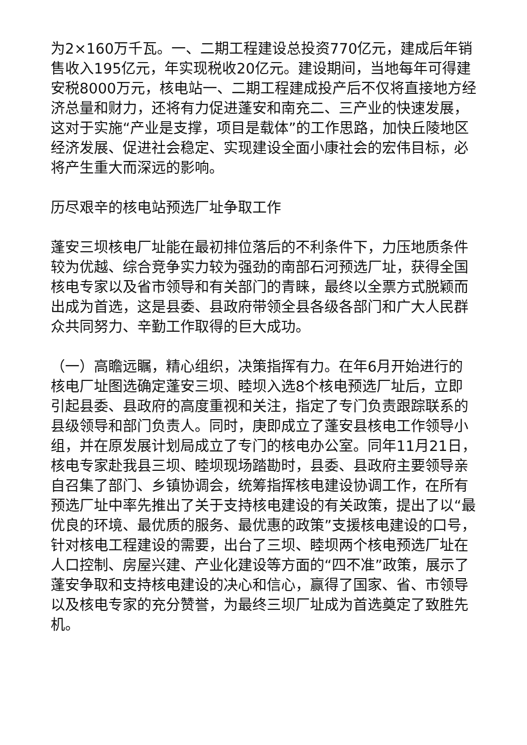为2×160万千瓦。一、二期工程建设总投资770亿元，建成后年销售收入195亿元，年实现税收20亿元。建设期间，当地每年可得建安税8000万元，核电站一、二期工程建成投产后不仅将直接地方经济总量和财力，还将有力促进蓬安和南充二、三产业的快速发展，这对于实施“产业是支撑，项目是载体”的工作思路，加快丘陵地区经济发展、促进社会稳定、实现建设全面小康社会的宏伟目标，必将产生重大而深远的影响。
历尽艰辛的核电站预选厂址争取工作
蓬安三坝核电厂址能在最初排位落后的不利条件下，力压地质条件较为优越、综合竞争实力较为强劲的南部石河预选厂址，获得全国核电专家以及省市领导和有关部门的青睐，最终以全票方式脱颖而出成为首选，这是县委、县政府带领全县各级各部门和广大人民群众共同努力、辛勤工作取得的巨大成功。
（一）高瞻远瞩，精心组织，决策指挥有力。在年6月开始进行的核电厂址图选确定蓬安三坝、睦坝入选8个核电预选厂址后，立即引起县委、县政府的高度重视和关注，指定了专门负责跟踪联系的县级领导和部门负责人。同时，庚即成立了蓬安县核电工作领导小组，并在原发展计划局成立了专门的核电办公室。同年11月21日，核电专家赴我县三坝、睦坝现场踏勘时，县委、县政府主要领导亲自召集了部门、乡镇协调会，统筹指挥核电建设协调工作，在所有预选厂址中率先推出了关于支持核电建设的有关政策，提出了以“最优良的环境、最优质的服务、最优惠的政策”支援核电建设的口号，针对核电工程建设的需要，出台了三坝、睦坝两个核电预选厂址在人口控制、房屋兴建、产业化建设等方面的“四不准”政策，展示了蓬安争取和支持核电建设的决心和信心，赢得了国家、省、市领导以及核电专家的充分赞誉，为最终三坝厂址成为首选奠定了致胜先机。